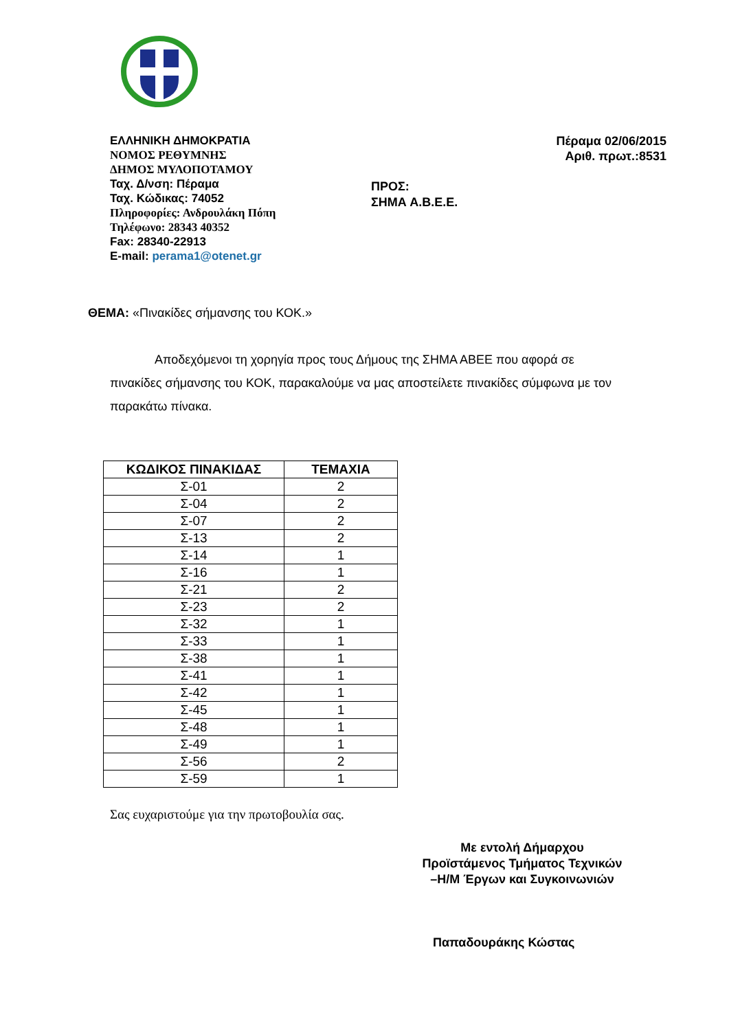ΕΛΛΗΝΙΚΗ ΔΗΜΟΚΡΑΤΙΑ
ΝΟΜΟΣ ΡΕΘΥΜΝΗΣ
ΔΗΜΟΣ ΜΥΛΟΠΟΤΑΜΟΥ
Ταχ. Δ/νση: Πέραμα
Ταχ. Κώδικας: 74052
Πληροφορίες: Ανδρουλάκη Πόπη
Τηλέφωνο: 28343 40352
Fax: 28340-22913
E-mail: perama1@otenet.gr
ΠΡΟΣ:
ΣΗΜΑ Α.Β.Ε.Ε.
Πέραμα 02/06/2015
Αριθ. πρωτ.:8531
ΘΕΜΑ: «Πινακίδες σήμανσης του ΚΟΚ.»
Αποδεχόμενοι τη χορηγία προς τους Δήμους της ΣΗΜΑ ΑΒΕΕ που αφορά σε πινακίδες σήμανσης του ΚΟΚ, παρακαλούμε να μας αποστείλετε πινακίδες σύμφωνα με τον παρακάτω πίνακα.
| ΚΩΔΙΚΟΣ ΠΙΝΑΚΙΔΑΣ | ΤΕΜΑΧΙΑ |
| --- | --- |
| Σ-01 | 2 |
| Σ-04 | 2 |
| Σ-07 | 2 |
| Σ-13 | 2 |
| Σ-14 | 1 |
| Σ-16 | 1 |
| Σ-21 | 2 |
| Σ-23 | 2 |
| Σ-32 | 1 |
| Σ-33 | 1 |
| Σ-38 | 1 |
| Σ-41 | 1 |
| Σ-42 | 1 |
| Σ-45 | 1 |
| Σ-48 | 1 |
| Σ-49 | 1 |
| Σ-56 | 2 |
| Σ-59 | 1 |
Σας ευχαριστούμε για την πρωτοβουλία σας.
Με εντολή Δήμαρχου
Προϊστάμενος Τμήματος Τεχνικών
–Η/Μ Έργων και Συγκοινωνιών
Παπαδουράκης Κώστας